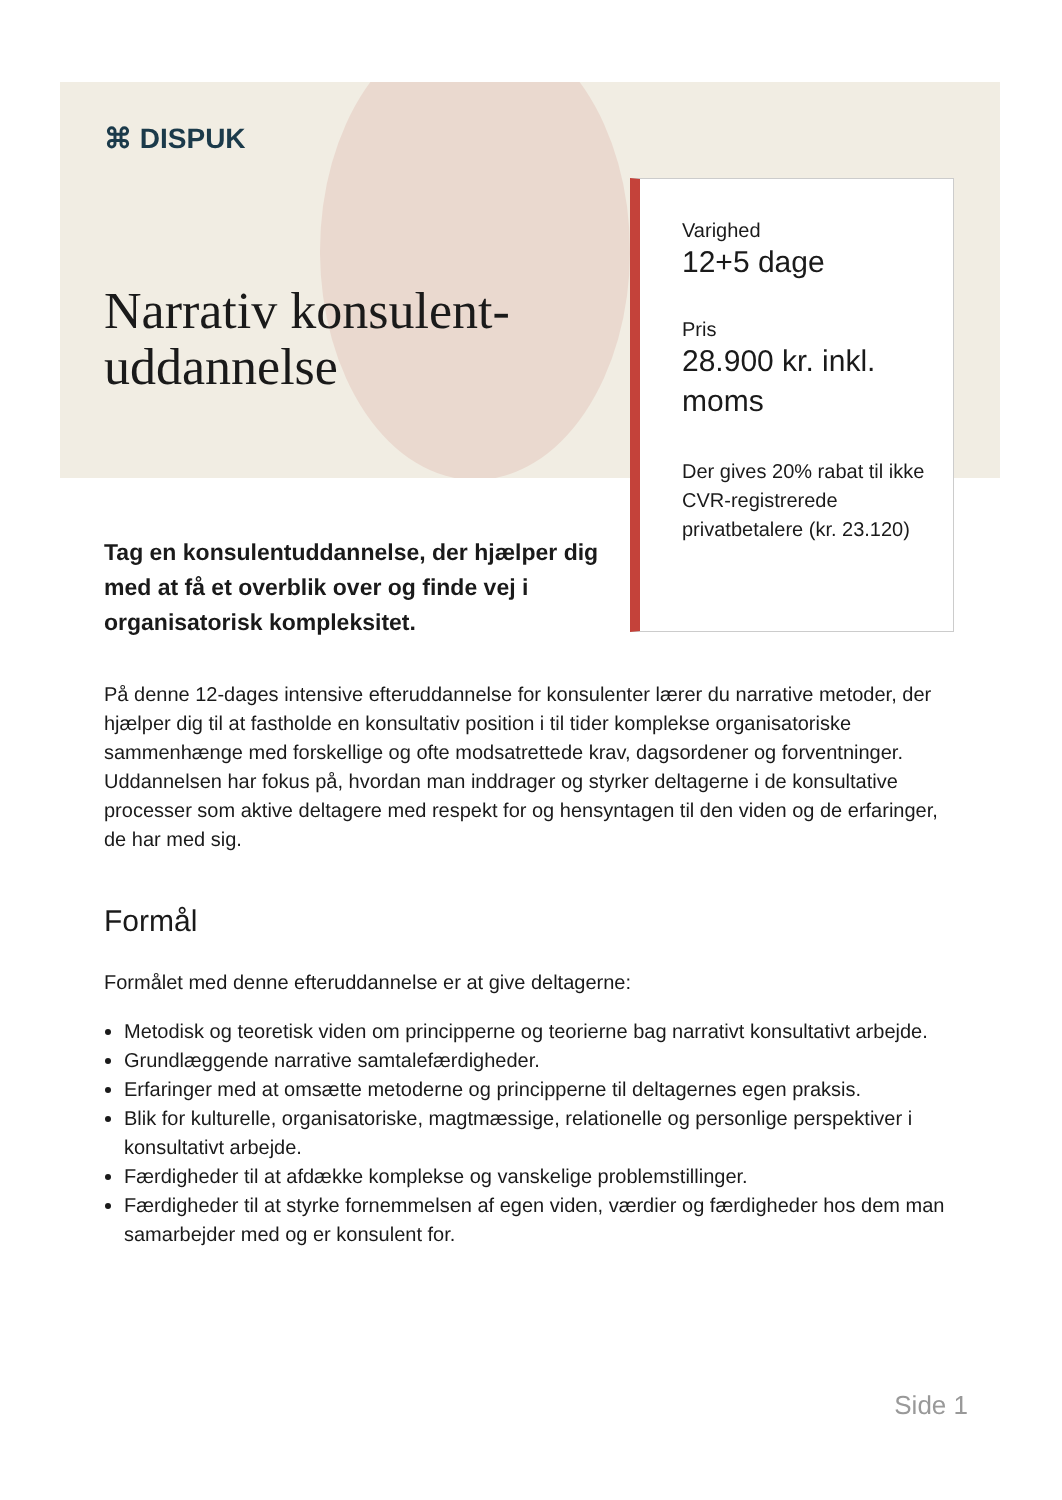Varighed
12+5 dage
Pris
28.900 kr. inkl. moms
Der gives 20% rabat til ikke CVR-registrerede privatbetalere (kr. 23.120)
⌘ DISPUK
Narrativ konsulent-uddannelse
Tag en konsulentuddannelse, der hjælper dig med at få et overblik over og finde vej i organisatorisk kompleksitet.
På denne 12-dages intensive efteruddannelse for konsulenter lærer du narrative metoder, der hjælper dig til at fastholde en konsultativ position i til tider komplekse organisatoriske sammenhænge med forskellige og ofte modsatrettede krav, dagsordener og forventninger. Uddannelsen har fokus på, hvordan man inddrager og styrker deltagerne i de konsultative processer som aktive deltagere med respekt for og hensyntagen til den viden og de erfaringer, de har med sig.
Formål
Formålet med denne efteruddannelse er at give deltagerne:
Metodisk og teoretisk viden om principperne og teorierne bag narrativt konsultativt arbejde.
Grundlæggende narrative samtalefærdigheder.
Erfaringer med at omsætte metoderne og principperne til deltagernes egen praksis.
Blik for kulturelle, organisatoriske, magtmæssige, relationelle og personlige perspektiver i konsultativt arbejde.
Færdigheder til at afdække komplekse og vanskelige problemstillinger.
Færdigheder til at styrke fornemmelsen af egen viden, værdier og færdigheder hos dem man samarbejder med og er konsulent for.
Side 1